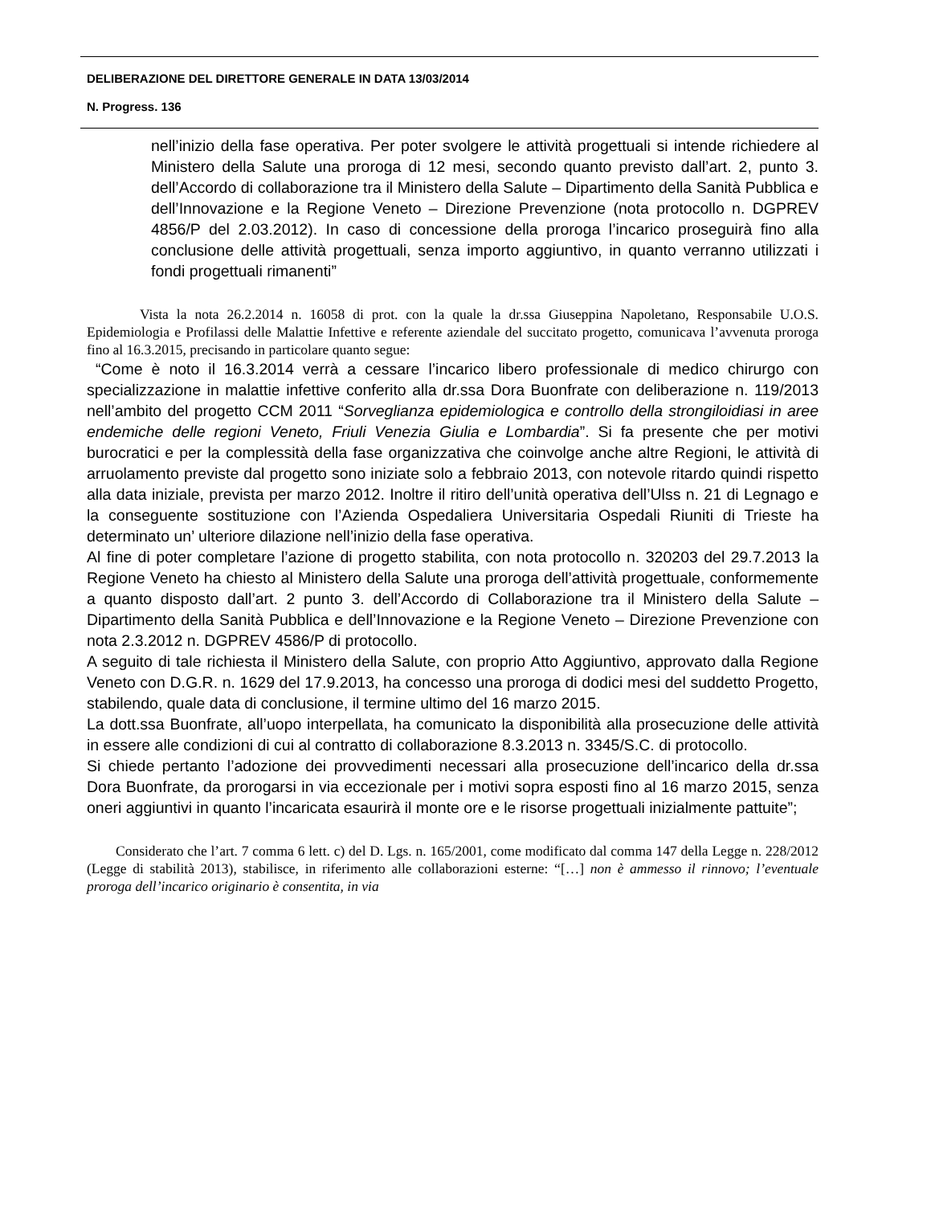DELIBERAZIONE DEL DIRETTORE GENERALE IN DATA 13/03/2014
N. Progress. 136
nell’inizio della fase operativa. Per poter svolgere le attività progettuali si intende richiedere al Ministero della Salute una proroga di 12 mesi, secondo quanto previsto dall’art. 2, punto 3. dell’Accordo di collaborazione tra il Ministero della Salute – Dipartimento della Sanità Pubblica e dell’Innovazione e la Regione Veneto – Direzione Prevenzione (nota protocollo n. DGPREV 4856/P del 2.03.2012). In caso di concessione della proroga l’incarico proseguirà fino alla conclusione delle attività progettuali, senza importo aggiuntivo, in quanto verranno utilizzati i fondi progettuali rimanenti”
Vista la nota 26.2.2014 n. 16058 di prot. con la quale la dr.ssa Giuseppina Napoletano, Responsabile U.O.S. Epidemiologia e Profilassi delle Malattie Infettive e referente aziendale del succitato progetto, comunicava l’avvenuta proroga fino al 16.3.2015, precisando in particolare quanto segue:
“Come è noto il 16.3.2014 verrà a cessare l’incarico libero professionale di medico chirurgo con specializzazione in malattie infettive conferito alla dr.ssa Dora Buonfrate con deliberazione n. 119/2013 nell’ambito del progetto CCM 2011 “Sorveglianza epidemiologica e controllo della strongiloidiasi in aree endemiche delle regioni Veneto, Friuli Venezia Giulia e Lombardia”. Si fa presente che per motivi burocratici e per la complessità della fase organizzativa che coinvolge anche altre Regioni, le attività di arruolamento previste dal progetto sono iniziate solo a febbraio 2013, con notevole ritardo quindi rispetto alla data iniziale, prevista per marzo 2012. Inoltre il ritiro dell’unità operativa dell’Ulss n. 21 di Legnago e la conseguente sostituzione con l’Azienda Ospedaliera Universitaria Ospedali Riuniti di Trieste ha determinato un’ ulteriore dilazione nell’inizio della fase operativa.
Al fine di poter completare l’azione di progetto stabilita, con nota protocollo n. 320203 del 29.7.2013 la Regione Veneto ha chiesto al Ministero della Salute una proroga dell’attività progettuale, conformemente a quanto disposto dall’art. 2 punto 3. dell’Accordo di Collaborazione tra il Ministero della Salute – Dipartimento della Sanità Pubblica e dell’Innovazione e la Regione Veneto – Direzione Prevenzione con nota 2.3.2012 n. DGPREV 4586/P di protocollo.
A seguito di tale richiesta il Ministero della Salute, con proprio Atto Aggiuntivo, approvato dalla Regione Veneto con D.G.R. n. 1629 del 17.9.2013, ha concesso una proroga di dodici mesi del suddetto Progetto, stabilendo, quale data di conclusione, il termine ultimo del 16 marzo 2015.
La dott.ssa Buonfrate, all’uopo interpellata, ha comunicato la disponibilità alla prosecuzione delle attività in essere alle condizioni di cui al contratto di collaborazione 8.3.2013 n. 3345/S.C. di protocollo.
Si chiede pertanto l’adozione dei provvedimenti necessari alla prosecuzione dell’incarico della dr.ssa Dora Buonfrate, da prorogarsi in via eccezionale per i motivi sopra esposti fino al 16 marzo 2015, senza oneri aggiuntivi in quanto l’incaricata esaurirà il monte ore e le risorse progettuali inizialmente pattuite”;
Considerato che l’art. 7 comma 6 lett. c) del D. Lgs. n. 165/2001, come modificato dal comma 147 della Legge n. 228/2012 (Legge di stabilità 2013), stabilisce, in riferimento alle collaborazioni esterne: “[…] non è ammesso il rinnovo; l’eventuale proroga dell’incarico originario è consentita, in via